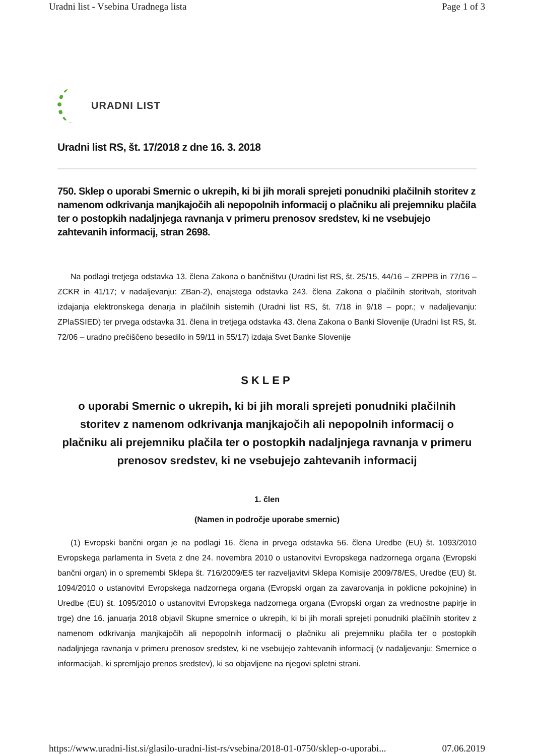Uradni list - Vsebina Uradnega lista Page 1 of 3
URADNI LIST
Uradni list RS, št. 17/2018 z dne 16. 3. 2018
750. Sklep o uporabi Smernic o ukrepih, ki bi jih morali sprejeti ponudniki plačilnih storitev z namenom odkrivanja manjkajočih ali nepopolnih informacij o plačniku ali prejemniku plačila ter o postopkih nadaljnjega ravnanja v primeru prenosov sredstev, ki ne vsebujejo zahtevanih informacij, stran 2698.
Na podlagi tretjega odstavka 13. člena Zakona o bančništvu (Uradni list RS, št. 25/15, 44/16 – ZRPPB in 77/16 – ZCKR in 41/17; v nadaljevanju: ZBan-2), enajstega odstavka 243. člena Zakona o plačilnih storitvah, storitvah izdajanja elektronskega denarja in plačilnih sistemih (Uradni list RS, št. 7/18 in 9/18 – popr.; v nadaljevanju: ZPlaSSIED) ter prvega odstavka 31. člena in tretjega odstavka 43. člena Zakona o Banki Slovenije (Uradni list RS, št. 72/06 – uradno prečiščeno besedilo in 59/11 in 55/17) izdaja Svet Banke Slovenije
SKLEP
o uporabi Smernic o ukrepih, ki bi jih morali sprejeti ponudniki plačilnih storitev z namenom odkrivanja manjkajočih ali nepopolnih informacij o plačniku ali prejemniku plačila ter o postopkih nadaljnjega ravnanja v primeru prenosov sredstev, ki ne vsebujejo zahtevanih informacij
1. člen
(Namen in področje uporabe smernic)
(1) Evropski bančni organ je na podlagi 16. člena in prvega odstavka 56. člena Uredbe (EU) št. 1093/2010 Evropskega parlamenta in Sveta z dne 24. novembra 2010 o ustanovitvi Evropskega nadzornega organa (Evropski bančni organ) in o spremembi Sklepa št. 716/2009/ES ter razveljavitvi Sklepa Komisije 2009/78/ES, Uredbe (EU) št. 1094/2010 o ustanovitvi Evropskega nadzornega organa (Evropski organ za zavarovanja in poklicne pokojnine) in Uredbe (EU) št. 1095/2010 o ustanovitvi Evropskega nadzornega organa (Evropski organ za vrednostne papirje in trge) dne 16. januarja 2018 objavil Skupne smernice o ukrepih, ki bi jih morali sprejeti ponudniki plačilnih storitev z namenom odkrivanja manjkajočih ali nepopolnih informacij o plačniku ali prejemniku plačila ter o postopkih nadaljnjega ravnanja v primeru prenosov sredstev, ki ne vsebujejo zahtevanih informacij (v nadaljevanju: Smernice o informacijah, ki spremljajo prenos sredstev), ki so objavljene na njegovi spletni strani.
https://www.uradni-list.si/glasilo-uradni-list-rs/vsebina/2018-01-0750/sklep-o-uporabi... 07.06.2019